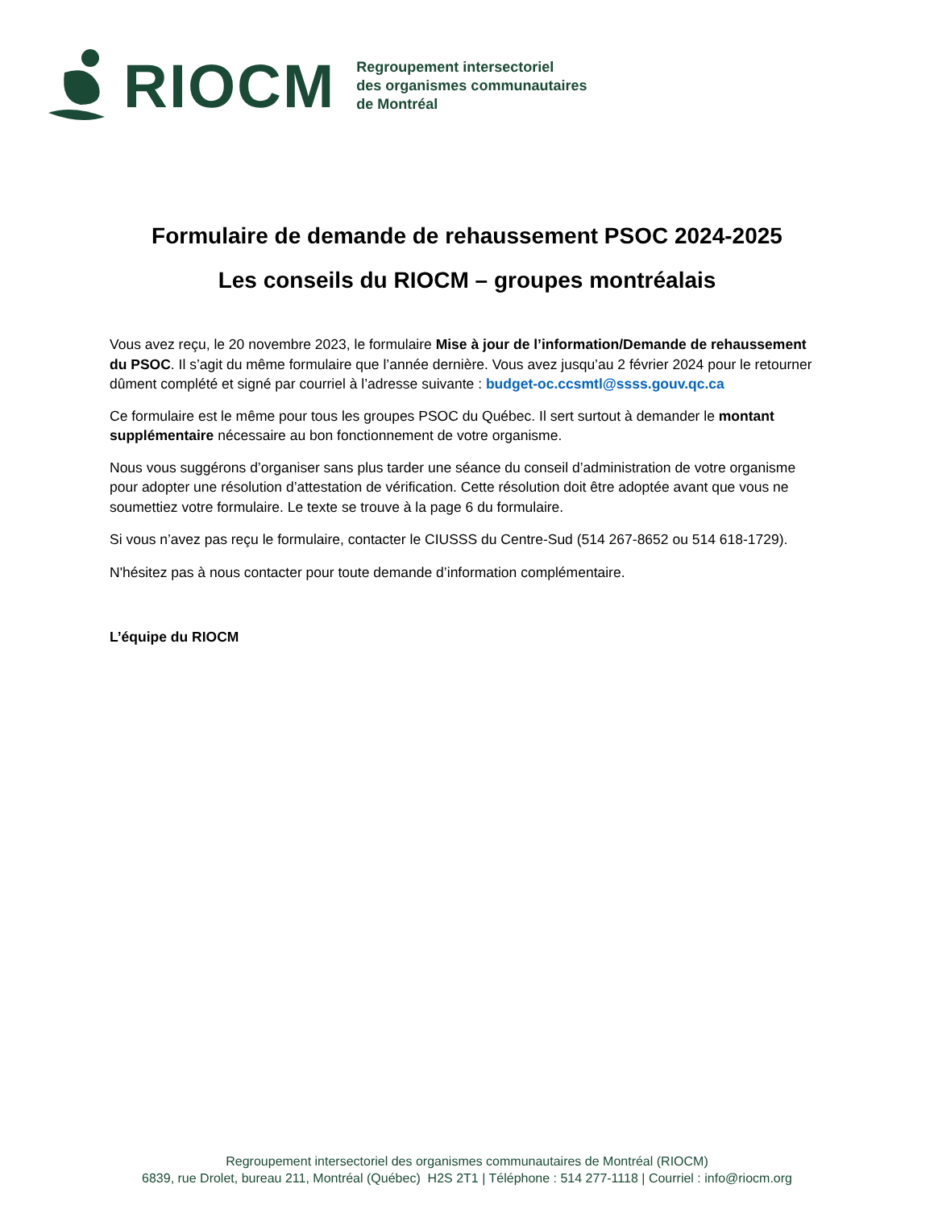RIOCM
Regroupement intersectoriel
des organismes communautaires
de Montréal
Formulaire de demande de rehaussement PSOC 2024-2025
Les conseils du RIOCM – groupes montréalais
Vous avez reçu, le 20 novembre 2023, le formulaire Mise à jour de l’information/Demande de rehaussement du PSOC. Il s’agit du même formulaire que l’année dernière. Vous avez jusqu’au 2 février 2024 pour le retourner dûment complété et signé par courriel à l’adresse suivante : budget-oc.ccsmtl@ssss.gouv.qc.ca
Ce formulaire est le même pour tous les groupes PSOC du Québec. Il sert surtout à demander le montant supplémentaire nécessaire au bon fonctionnement de votre organisme.
Nous vous suggérons d’organiser sans plus tarder une séance du conseil d’administration de votre organisme pour adopter une résolution d’attestation de vérification. Cette résolution doit être adoptée avant que vous ne soumettiez votre formulaire. Le texte se trouve à la page 6 du formulaire.
Si vous n’avez pas reçu le formulaire, contacter le CIUSSS du Centre-Sud (514 267-8652 ou 514 618-1729).
N'hésitez pas à nous contacter pour toute demande d’information complémentaire.
L’équipe du RIOCM
Regroupement intersectoriel des organismes communautaires de Montréal (RIOCM)
6839, rue Drolet, bureau 211, Montréal (Québec) H2S 2T1 | Téléphone : 514 277-1118 | Courriel : info@riocm.org